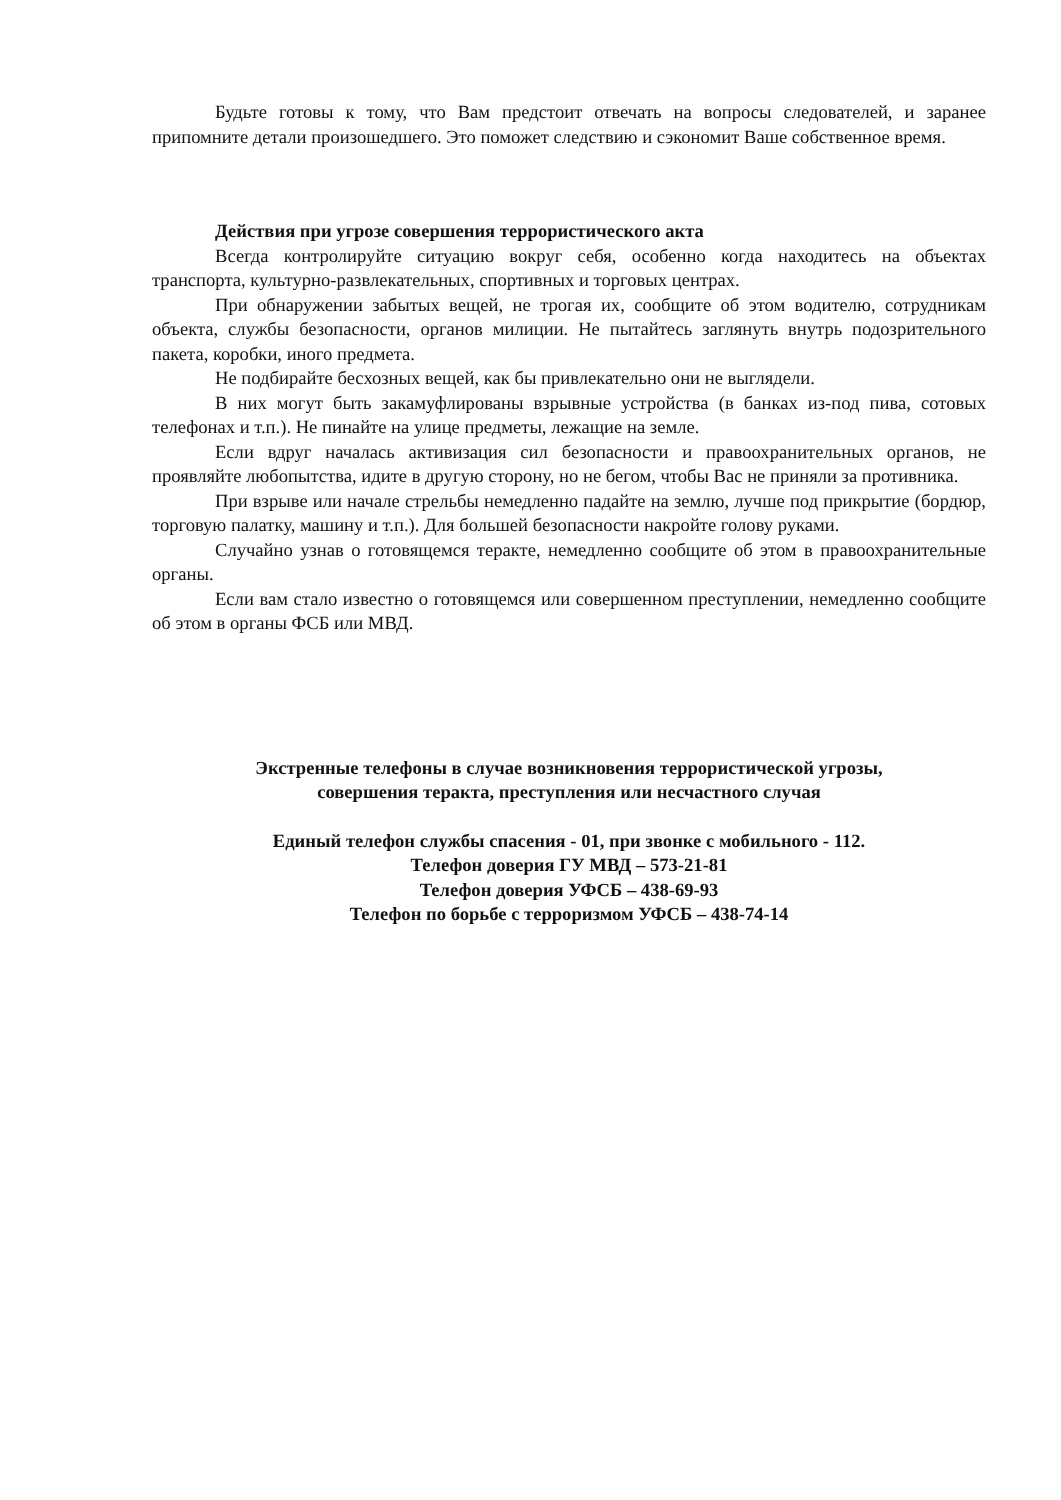Будьте готовы к тому, что Вам предстоит отвечать на вопросы следователей, и заранее припомните детали произошедшего. Это поможет следствию и сэкономит Ваше собственное время.
Действия при угрозе совершения террористического акта
Всегда контролируйте ситуацию вокруг себя, особенно когда находитесь на объектах транспорта, культурно-развлекательных, спортивных и торговых центрах.
При обнаружении забытых вещей, не трогая их, сообщите об этом водителю, сотрудникам объекта, службы безопасности, органов милиции. Не пытайтесь заглянуть внутрь подозрительного пакета, коробки, иного предмета.
Не подбирайте бесхозных вещей, как бы привлекательно они не выглядели.
В них могут быть закамуфлированы взрывные устройства (в банках из-под пива, сотовых телефонах и т.п.). Не пинайте на улице предметы, лежащие на земле.
Если вдруг началась активизация сил безопасности и правоохранительных органов, не проявляйте любопытства, идите в другую сторону, но не бегом, чтобы Вас не приняли за противника.
При взрыве или начале стрельбы немедленно падайте на землю, лучше под прикрытие (бордюр, торговую палатку, машину и т.п.). Для большей безопасности накройте голову руками.
Случайно узнав о готовящемся теракте, немедленно сообщите об этом в правоохранительные органы.
Если вам стало известно о готовящемся или совершенном преступлении, немедленно сообщите об этом в органы ФСБ или МВД.
Экстренные телефоны в случае возникновения террористической угрозы,
совершения теракта, преступления или несчастного случая
Единый телефон службы спасения - 01, при звонке с мобильного - 112.
Телефон доверия ГУ МВД – 573-21-81
Телефон доверия УФСБ – 438-69-93
Телефон по борьбе с терроризмом УФСБ – 438-74-14